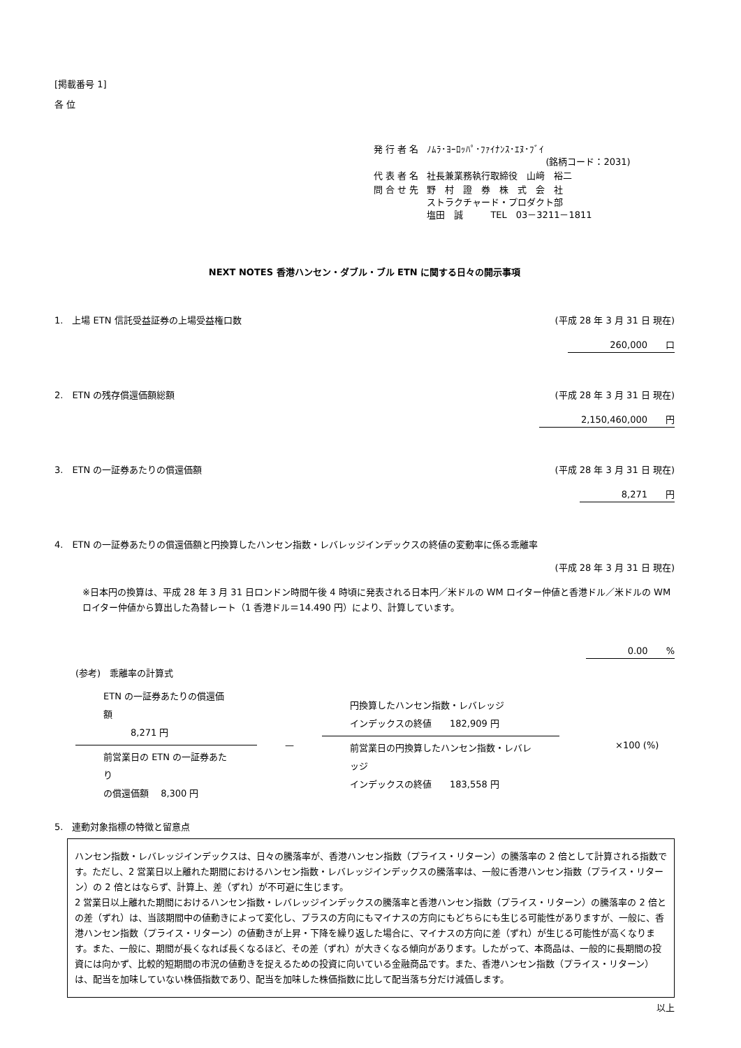[掲載番号 1]
各 位
| 発 行 者 名 | ﾉﾑﾗ･ﾖｰﾛｯﾊﾟ･ﾌｧｲﾅﾝｽ･ｴﾇ･ﾌﾞｲ (銘柄コード：2031) |
| 代 表 者 名 | 社長兼業務執行取締役 山﨑 裕二 |
| 問 合 せ 先 | 野 村 證 券 株 式 会 社 ストラクチャード・プロダクト部 塩田 誠 TEL 03－3211－1811 |
NEXT NOTES 香港ハンセン・ダブル・ブル ETN に関する日々の開示事項
1.　上場 ETN 信託受益証券の上場受益権口数 (平成 28 年 3 月 31 日 現在)
260,000　　口
2.　ETN の残存償還価額総額 (平成 28 年 3 月 31 日 現在)
2,150,460,000　　円
3.　ETN の一証券あたりの償還価額 (平成 28 年 3 月 31 日 現在)
8,271　　円
4.　ETN の一証券あたりの償還価額と円換算したハンセン指数・レバレッジインデックスの終値の変動率に係る乖離率
(平成 28 年 3 月 31 日 現在)
※日本円の換算は、平成 28 年 3 月 31 日ロンドン時間午後 4 時頃に発表される日本円／米ドルの WM ロイター仲値と香港ドル／米ドルの WM ロイター仲値から算出した為替レート（1 香港ドル＝14.490 円）により、計算しています。
0.00　　%
(参考)　乖離率の計算式
ETN の一証券あたりの償還価額
　　　8,271 円
前営業日の ETN の一証券あたり
の償還価額　 8,300 円
—
円換算したハンセン指数・レバレッジ
インデックスの終値　　182,909 円
前営業日の円換算したハンセン指数・レバレッジ
インデックスの終値　　183,558 円
×100 (%)
5.　連動対象指標の特徴と留意点
ハンセン指数・レバレッジインデックスは、日々の騰落率が、香港ハンセン指数（プライス・リターン）の騰落率の 2 倍として計算される指数です。ただし、2 営業日以上離れた期間におけるハンセン指数・レバレッジインデックスの騰落率は、一般に香港ハンセン指数（プライス・リターン）の 2 倍とはならず、計算上、差（ずれ）が不可避に生じます。
2 営業日以上離れた期間におけるハンセン指数・レバレッジインデックスの騰落率と香港ハンセン指数（プライス・リターン）の騰落率の 2 倍との差（ずれ）は、当該期間中の値動きによって変化し、プラスの方向にもマイナスの方向にもどちらにも生じる可能性がありますが、一般に、香港ハンセン指数（プライス・リターン）の値動きが上昇・下降を繰り返した場合に、マイナスの方向に差（ずれ）が生じる可能性が高くなります。また、一般に、期間が長くなれば長くなるほど、その差（ずれ）が大きくなる傾向があります。したがって、本商品は、一般的に長期間の投資には向かず、比較的短期間の市況の値動きを捉えるための投資に向いている金融商品です。また、香港ハンセン指数（プライス・リターン）は、配当を加味していない株価指数であり、配当を加味した株価指数に比して配当落ち分だけ減価します。
以上